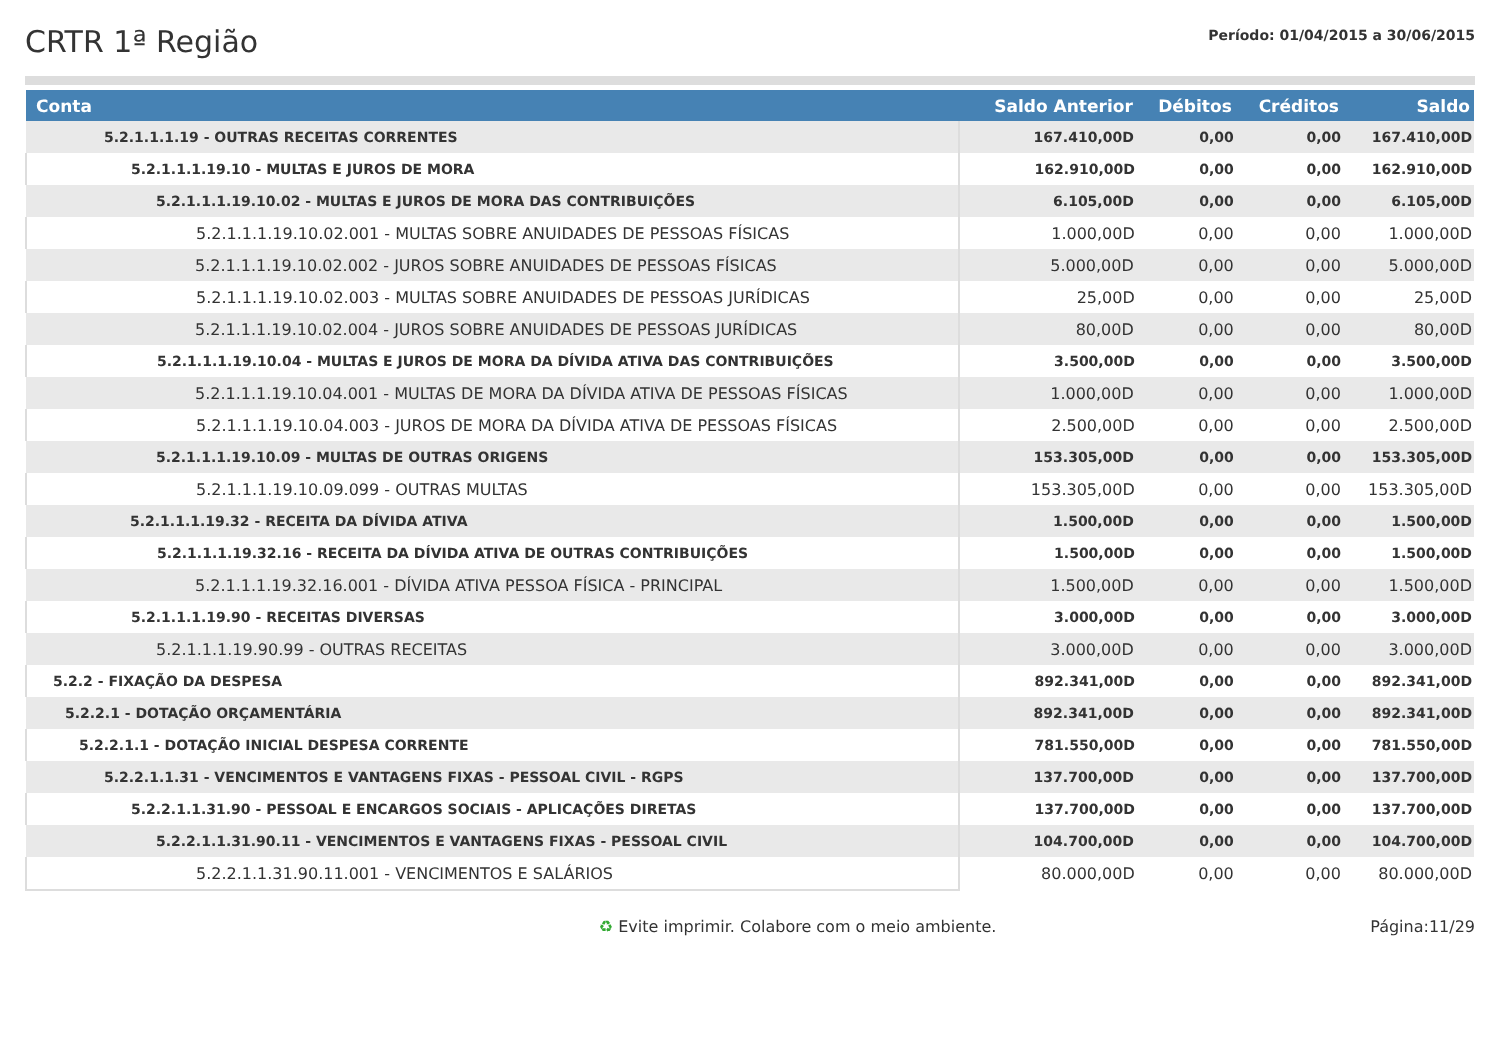CRTR 1ª Região
Período: 01/04/2015 a 30/06/2015
| Conta | Saldo Anterior | Débitos | Créditos | Saldo |
| --- | --- | --- | --- | --- |
| 5.2.1.1.1.19 - OUTRAS RECEITAS CORRENTES | 167.410,00D | 0,00 | 0,00 | 167.410,00D |
| 5.2.1.1.1.19.10 - MULTAS E JUROS DE MORA | 162.910,00D | 0,00 | 0,00 | 162.910,00D |
| 5.2.1.1.1.19.10.02 - MULTAS E JUROS DE MORA DAS CONTRIBUIÇÕES | 6.105,00D | 0,00 | 0,00 | 6.105,00D |
| 5.2.1.1.1.19.10.02.001 - MULTAS SOBRE ANUIDADES DE PESSOAS FÍSICAS | 1.000,00D | 0,00 | 0,00 | 1.000,00D |
| 5.2.1.1.1.19.10.02.002 - JUROS SOBRE ANUIDADES DE PESSOAS FÍSICAS | 5.000,00D | 0,00 | 0,00 | 5.000,00D |
| 5.2.1.1.1.19.10.02.003 - MULTAS SOBRE ANUIDADES DE PESSOAS JURÍDICAS | 25,00D | 0,00 | 0,00 | 25,00D |
| 5.2.1.1.1.19.10.02.004 - JUROS SOBRE ANUIDADES DE PESSOAS JURÍDICAS | 80,00D | 0,00 | 0,00 | 80,00D |
| 5.2.1.1.1.19.10.04 - MULTAS E JUROS DE MORA DA DÍVIDA ATIVA DAS CONTRIBUIÇÕES | 3.500,00D | 0,00 | 0,00 | 3.500,00D |
| 5.2.1.1.1.19.10.04.001 - MULTAS DE MORA DA DÍVIDA ATIVA DE PESSOAS FÍSICAS | 1.000,00D | 0,00 | 0,00 | 1.000,00D |
| 5.2.1.1.1.19.10.04.003 - JUROS DE MORA DA DÍVIDA ATIVA DE PESSOAS FÍSICAS | 2.500,00D | 0,00 | 0,00 | 2.500,00D |
| 5.2.1.1.1.19.10.09 - MULTAS DE OUTRAS ORIGENS | 153.305,00D | 0,00 | 0,00 | 153.305,00D |
| 5.2.1.1.1.19.10.09.099 - OUTRAS MULTAS | 153.305,00D | 0,00 | 0,00 | 153.305,00D |
| 5.2.1.1.1.19.32 - RECEITA DA DÍVIDA ATIVA | 1.500,00D | 0,00 | 0,00 | 1.500,00D |
| 5.2.1.1.1.19.32.16 - RECEITA DA DÍVIDA ATIVA DE OUTRAS CONTRIBUIÇÕES | 1.500,00D | 0,00 | 0,00 | 1.500,00D |
| 5.2.1.1.1.19.32.16.001 - DÍVIDA ATIVA PESSOA FÍSICA - PRINCIPAL | 1.500,00D | 0,00 | 0,00 | 1.500,00D |
| 5.2.1.1.1.19.90 - RECEITAS DIVERSAS | 3.000,00D | 0,00 | 0,00 | 3.000,00D |
| 5.2.1.1.1.19.90.99 - OUTRAS RECEITAS | 3.000,00D | 0,00 | 0,00 | 3.000,00D |
| 5.2.2 - FIXAÇÃO DA DESPESA | 892.341,00D | 0,00 | 0,00 | 892.341,00D |
| 5.2.2.1 - DOTAÇÃO ORÇAMENTÁRIA | 892.341,00D | 0,00 | 0,00 | 892.341,00D |
| 5.2.2.1.1 - DOTAÇÃO INICIAL DESPESA CORRENTE | 781.550,00D | 0,00 | 0,00 | 781.550,00D |
| 5.2.2.1.1.31 - VENCIMENTOS E VANTAGENS FIXAS - PESSOAL CIVIL - RGPS | 137.700,00D | 0,00 | 0,00 | 137.700,00D |
| 5.2.2.1.1.31.90 - PESSOAL E ENCARGOS SOCIAIS - APLICAÇÕES DIRETAS | 137.700,00D | 0,00 | 0,00 | 137.700,00D |
| 5.2.2.1.1.31.90.11 - VENCIMENTOS E VANTAGENS FIXAS - PESSOAL CIVIL | 104.700,00D | 0,00 | 0,00 | 104.700,00D |
| 5.2.2.1.1.31.90.11.001 - VENCIMENTOS E SALÁRIOS | 80.000,00D | 0,00 | 0,00 | 80.000,00D |
♻ Evite imprimir. Colabore com o meio ambiente. Página:11/29